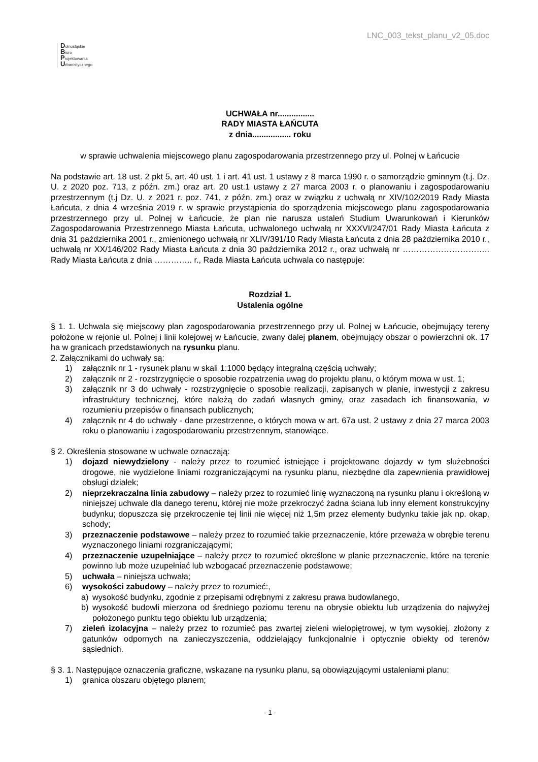LNC_003_tekst_planu_v2_05.doc
Dolnośląskie
Biuro
Projektowania
Urbanistycznego
UCHWAŁA nr................
RADY MIASTA ŁAŃCUTA
z dnia................. roku
w sprawie uchwalenia miejscowego planu zagospodarowania przestrzennego przy ul. Polnej w Łańcucie
Na podstawie art. 18 ust. 2 pkt 5, art. 40 ust. 1 i art. 41 ust. 1 ustawy z 8 marca 1990 r. o samorządzie gminnym (t.j. Dz. U. z 2020 poz. 713, z późn. zm.) oraz art. 20 ust.1 ustawy z 27 marca 2003 r. o planowaniu i zagospodarowaniu przestrzennym (t.j Dz. U. z 2021 r. poz. 741, z późn. zm.) oraz w związku z uchwałą nr XIV/102/2019 Rady Miasta Łańcuta, z dnia 4 września 2019 r. w sprawie przystąpienia do sporządzenia miejscowego planu zagospodarowania przestrzennego przy ul. Polnej w Łańcucie, że plan nie narusza ustaleń Studium Uwarunkowań i Kierunków Zagospodarowania Przestrzennego Miasta Łańcuta, uchwalonego uchwałą nr XXXVI/247/01 Rady Miasta Łańcuta z dnia 31 października 2001 r., zmienionego uchwałą nr XLIV/391/10 Rady Miasta Łańcuta z dnia 28 października 2010 r., uchwałą nr XX/146/202 Rady Miasta Łańcuta z dnia 30 października 2012 r., oraz uchwałą nr ………………………….. Rady Miasta Łańcuta z dnia ………….. r., Rada Miasta Łańcuta uchwala co następuje:
Rozdział 1.
Ustalenia ogólne
§ 1. 1. Uchwala się miejscowy plan zagospodarowania przestrzennego przy ul. Polnej w Łańcucie, obejmujący tereny położone w rejonie ul. Polnej i linii kolejowej w Łańcucie, zwany dalej planem, obejmujący obszar o powierzchni ok. 17 ha w granicach przedstawionych na rysunku planu.
2. Załącznikami do uchwały są:
1) załącznik nr 1 - rysunek planu w skali 1:1000 będący integralną częścią uchwały;
2) załącznik nr 2 - rozstrzygnięcie o sposobie rozpatrzenia uwag do projektu planu, o którym mowa w ust. 1;
3) załącznik nr 3 do uchwały - rozstrzygnięcie o sposobie realizacji, zapisanych w planie, inwestycji z zakresu infrastruktury technicznej, które należą do zadań własnych gminy, oraz zasadach ich finansowania, w rozumieniu przepisów o finansach publicznych;
4) załącznik nr 4 do uchwały - dane przestrzenne, o których mowa w art. 67a ust. 2 ustawy z dnia 27 marca 2003 roku o planowaniu i zagospodarowaniu przestrzennym, stanowiące.
§ 2. Określenia stosowane w uchwale oznaczają:
1) dojazd niewydzielony - należy przez to rozumieć istniejące i projektowane dojazdy w tym służebności drogowe, nie wydzielone liniami rozgraniczającymi na rysunku planu, niezbędne dla zapewnienia prawidłowej obsługi działek;
2) nieprzekraczalna linia zabudowy – należy przez to rozumieć linię wyznaczoną na rysunku planu i określoną w niniejszej uchwale dla danego terenu, której nie może przekroczyć żadna ściana lub inny element konstrukcyjny budynku; dopuszcza się przekroczenie tej linii nie więcej niż 1,5m przez elementy budynku takie jak np. okap, schody;
3) przeznaczenie podstawowe – należy przez to rozumieć takie przeznaczenie, które przeważa w obrębie terenu wyznaczonego liniami rozgraniczającymi;
4) przeznaczenie uzupełniające – należy przez to rozumieć określone w planie przeznaczenie, które na terenie powinno lub może uzupełniać lub wzbogacać przeznaczenie podstawowe;
5) uchwała – niniejsza uchwała;
6) wysokości zabudowy – należy przez to rozumieć:,
a) wysokość budynku, zgodnie z przepisami odrębnymi z zakresu prawa budowlanego,
b) wysokość budowli mierzona od średniego poziomu terenu na obrysie obiektu lub urządzenia do najwyżej położonego punktu tego obiektu lub urządzenia;
7) zieleń izolacyjna – należy przez to rozumieć pas zwartej zieleni wielopiętrowej, w tym wysokiej, złożony z gatunków odpornych na zanieczyszczenia, oddzielający funkcjonalnie i optycznie obiekty od terenów sąsiednich.
§ 3. 1. Następujące oznaczenia graficzne, wskazane na rysunku planu, są obowiązującymi ustaleniami planu:
1) granica obszaru objętego planem;
- 1 -